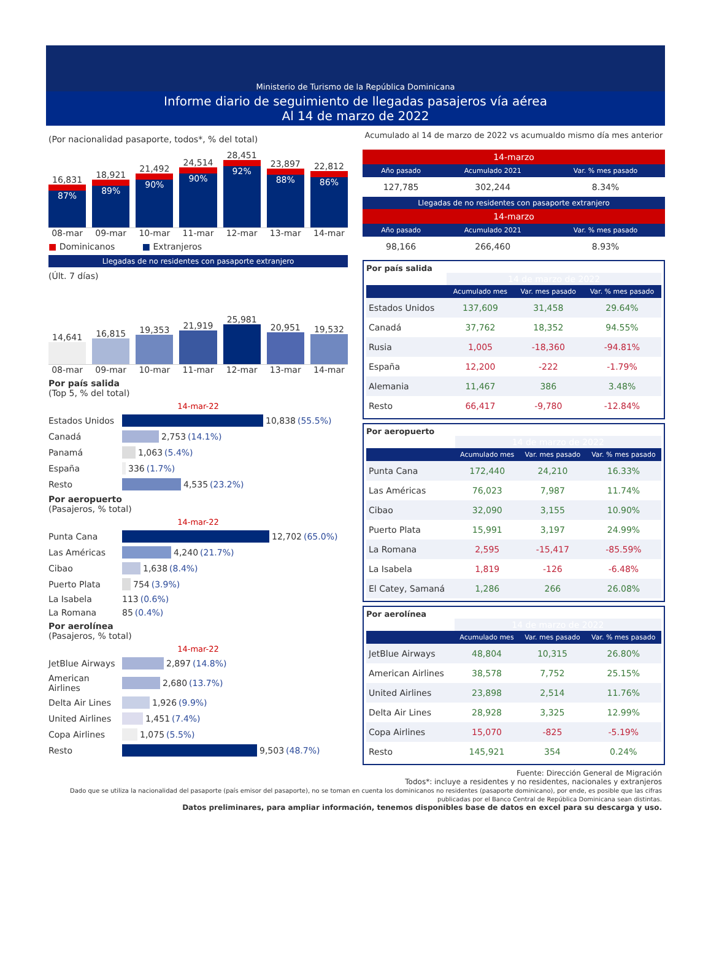Ministerio de Turismo de la República Dominicana
Informe diario de seguimiento de llegadas pasajeros vía aérea
Al 14 de marzo de 2022
(Por nacionalidad pasaporte, todos*, % del total)
16,831
87%
18,921
89%
21,492
90%
24,514
90%
28,451
92%
23,897
88%
22,812
86%
08-mar 09-mar 10-mar 11-mar 12-mar 13-mar 14-mar
■ Dominicanos ■ Extranjeros
Llegadas de no residentes con pasaporte extranjero
(Últ. 7 días)
14,641
16,815
19,353
21,919
25,981
20,951
19,532
08-mar 09-mar 10-mar 11-mar 12-mar 13-mar 14-mar
Por país salida
(Top 5, % del total)
14-mar-22
Estados Unidos 10,838 (55.5%)
Canadá 2,753 (14.1%)
Panamá 1,063 (5.4%)
España 336 (1.7%)
Resto 4,535 (23.2%)
Por aeropuerto
(Pasajeros, % total)
14-mar-22
Punta Cana 12,702 (65.0%)
Las Américas 4,240 (21.7%)
Cibao 1,638 (8.4%)
Puerto Plata 754 (3.9%)
La Isabela 113 (0.6%)
La Romana 85 (0.4%)
Por aerolínea
(Pasajeros, % total)
14-mar-22
JetBlue Airways 2,897 (14.8%)
American Airlines 2,680 (13.7%)
Delta Air Lines 1,926 (9.9%)
United Airlines 1,451 (7.4%)
Copa Airlines 1,075 (5.5%)
Resto 9,503 (48.7%)
Acumulado al 14 de marzo de 2022 vs acumualdo mismo día mes anterior
14-marzo
| Año pasado | Acumulado 2021 | Var. % mes pasado |
| --- | --- | --- |
| 127,785 | 302,244 | 8.34% |
Llegadas de no residentes con pasaporte extranjero
14-marzo
| Año pasado | Acumulado 2021 | Var. % mes pasado |
| --- | --- | --- |
| 98,166 | 266,460 | 8.93% |
Por país salida
| | 14 de marzo de 2022 | | |
| | Acumulado mes | Var. mes pasado | Var. % mes pasado |
| Estados Unidos | 137,609 | 31,458 | 29.64% |
| Canadá | 37,762 | 18,352 | 94.55% |
| Rusia | 1,005 | -18,360 | -94.81% |
| España | 12,200 | -222 | -1.79% |
| Alemania | 11,467 | 386 | 3.48% |
| Resto | 66,417 | -9,780 | -12.84% |
Por aeropuerto
| | 14 de marzo de 2022 | | |
| | Acumulado mes | Var. mes pasado | Var. % mes pasado |
| Punta Cana | 172,440 | 24,210 | 16.33% |
| Las Américas | 76,023 | 7,987 | 11.74% |
| Cibao | 32,090 | 3,155 | 10.90% |
| Puerto Plata | 15,991 | 3,197 | 24.99% |
| La Romana | 2,595 | -15,417 | -85.59% |
| La Isabela | 1,819 | -126 | -6.48% |
| El Catey, Samaná | 1,286 | 266 | 26.08% |
Por aerolínea
| | 14 de marzo de 2022 | | |
| | Acumulado mes | Var. mes pasado | Var. % mes pasado |
| JetBlue Airways | 48,804 | 10,315 | 26.80% |
| American Airlines | 38,578 | 7,752 | 25.15% |
| United Airlines | 23,898 | 2,514 | 11.76% |
| Delta Air Lines | 28,928 | 3,325 | 12.99% |
| Copa Airlines | 15,070 | -825 | -5.19% |
| Resto | 145,921 | 354 | 0.24% |
Fuente: Dirección General de Migración
Todos*: incluye a residentes y no residentes, nacionales y extranjeros
Dado que se utiliza la nacionalidad del pasaporte (país emisor del pasaporte), no se toman en cuenta los dominicanos no residentes (pasaporte dominicano), por ende, es posible que las cifras publicadas por el Banco Central de República Dominicana sean distintas.
Datos preliminares, para ampliar información, tenemos disponibles base de datos en excel para su descarga y uso.